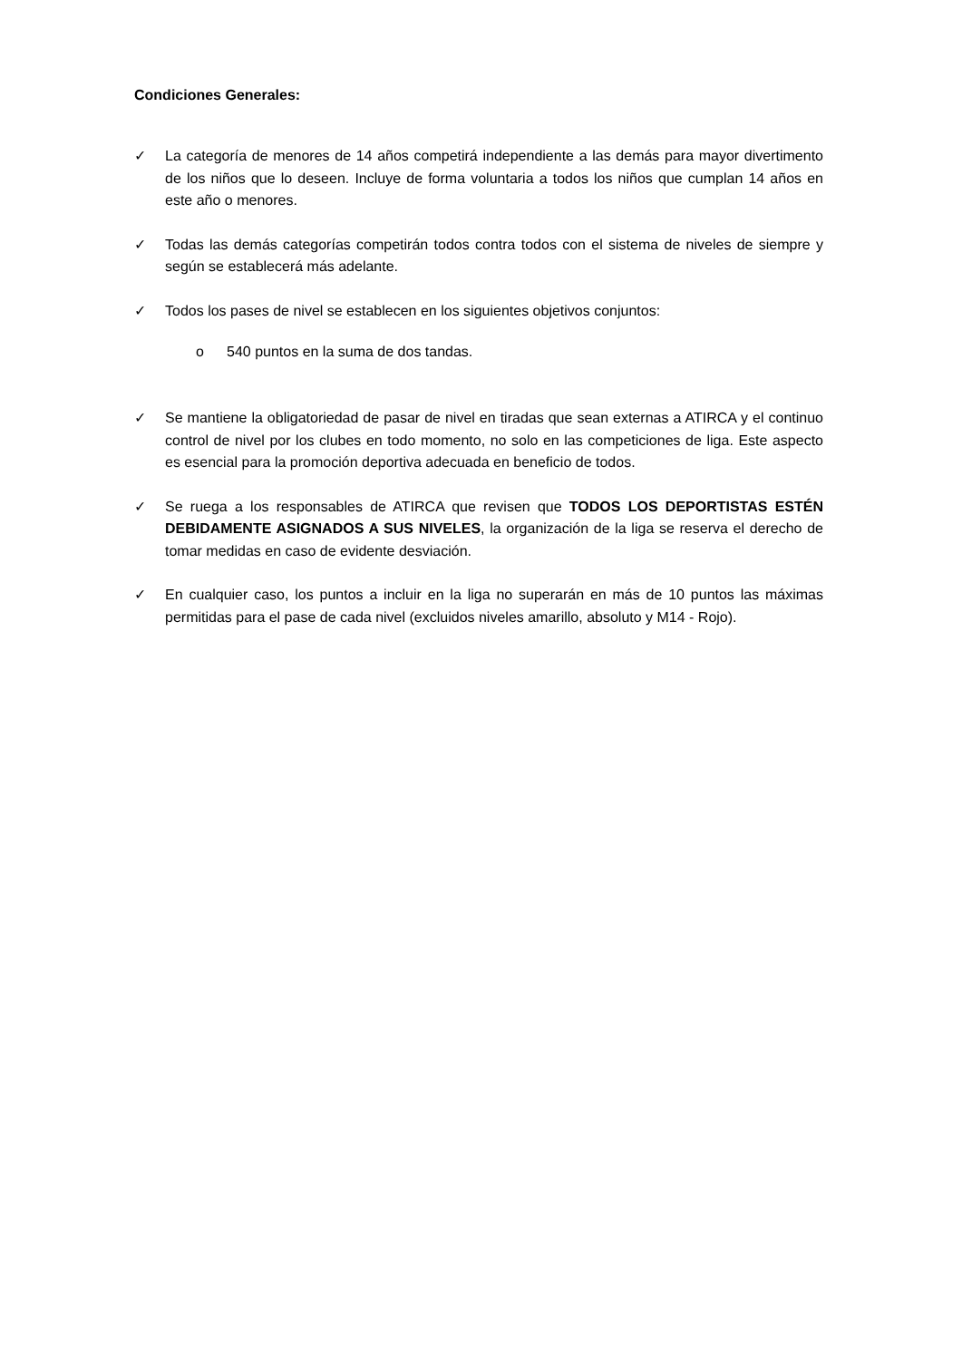Condiciones Generales:
✓ La categoría de menores de 14 años competirá independiente a las demás para mayor divertimento de los niños que lo deseen. Incluye de forma voluntaria a todos los niños que cumplan 14 años en este año o menores.
✓ Todas las demás categorías competirán todos contra todos con el sistema de niveles de siempre y según se establecerá más adelante.
✓ Todos los pases de nivel se establecen en los siguientes objetivos conjuntos:
o 540 puntos en la suma de dos tandas.
✓ Se mantiene la obligatoriedad de pasar de nivel en tiradas que sean externas a ATIRCA y el continuo control de nivel por los clubes en todo momento, no solo en las competiciones de liga. Este aspecto es esencial para la promoción deportiva adecuada en beneficio de todos.
✓ Se ruega a los responsables de ATIRCA que revisen que TODOS LOS DEPORTISTAS ESTÉN DEBIDAMENTE ASIGNADOS A SUS NIVELES, la organización de la liga se reserva el derecho de tomar medidas en caso de evidente desviación.
✓ En cualquier caso, los puntos a incluir en la liga no superarán en más de 10 puntos las máximas permitidas para el pase de cada nivel (excluidos niveles amarillo, absoluto y M14 - Rojo).